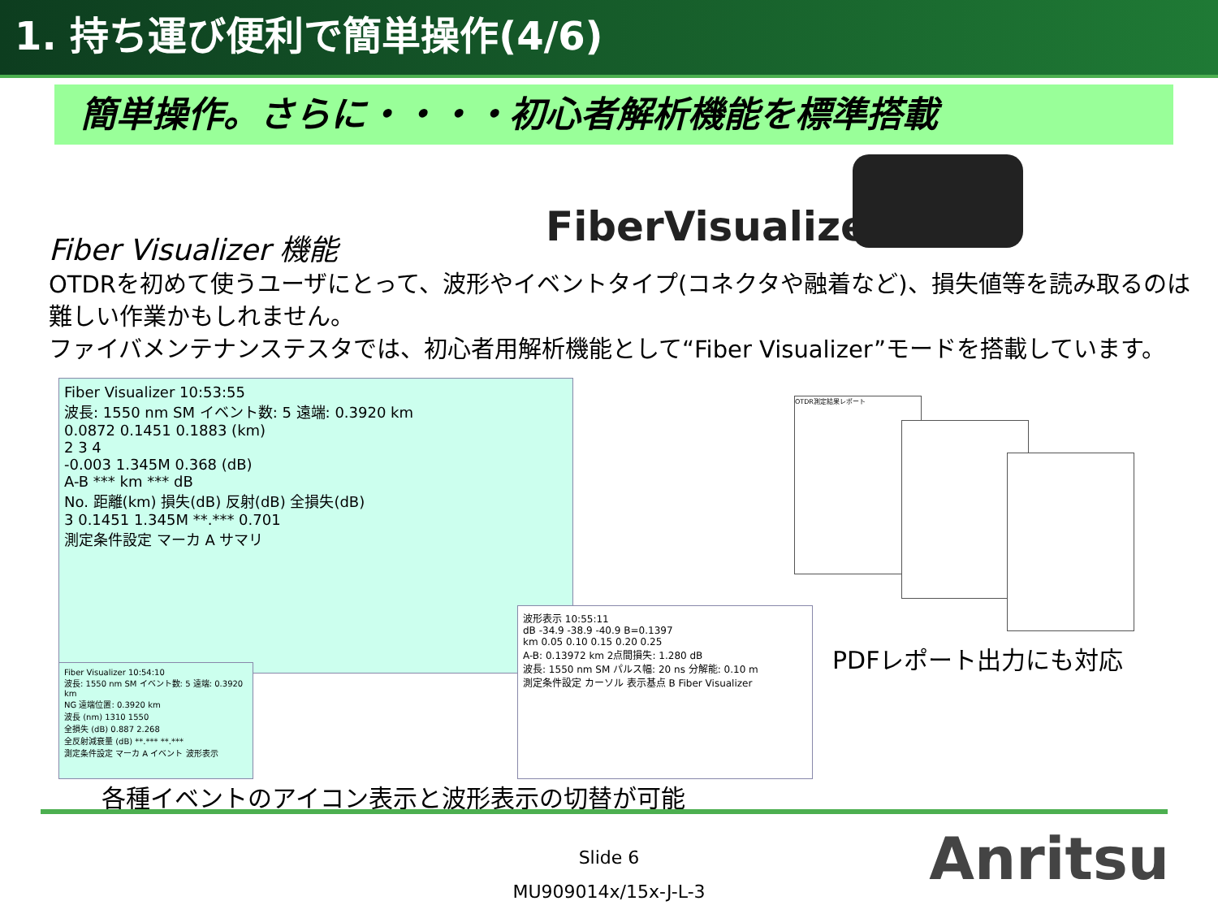1. 持ち運び便利で簡単操作(4/6)
簡単操作。さらに・・・・初心者解析機能を標準搭載
FiberVisualizer
Fiber Visualizer 機能
OTDRを初めて使うユーザにとって、波形やイベントタイプ(コネクタや融着など)、損失値等を読み取るのは難しい作業かもしれません。
ファイバメンテナンステスタでは、初心者用解析機能として“Fiber Visualizer”モードを搭載しています。
Fiber Visualizer 10:53:55
波長: 1550 nm SM イベント数: 5 遠端: 0.3920 km
0.0872 0.1451 0.1883 (km)
2 3 4
-0.003 1.345M 0.368 (dB)
A-B *** km *** dB
No. 距離(km) 損失(dB) 反射(dB) 全損失(dB)
3 0.1451 1.345M **.*** 0.701
測定条件設定 マーカ A サマリ
Fiber Visualizer 10:54:10
波長: 1550 nm SM イベント数: 5 遠端: 0.3920 km
NG 遠端位置: 0.3920 km
波長 (nm) 1310 1550
全損失 (dB) 0.887 2.268
全反射減衰量 (dB) **.*** **.***
測定条件設定 マーカ A イベント 波形表示
波形表示 10:55:11
dB -34.9 -38.9 -40.9 B=0.1397
km 0.05 0.10 0.15 0.20 0.25
A-B: 0.13972 km 2点間損失: 1.280 dB
波長: 1550 nm SM パルス幅: 20 ns 分解能: 0.10 m
測定条件設定 カーソル 表示基点 B Fiber Visualizer
OTDR測定結果レポート
PDFレポート出力にも対応
各種イベントのアイコン表示と波形表示の切替が可能
Slide 6
MU909014x/15x-J-L-3
Anritsu